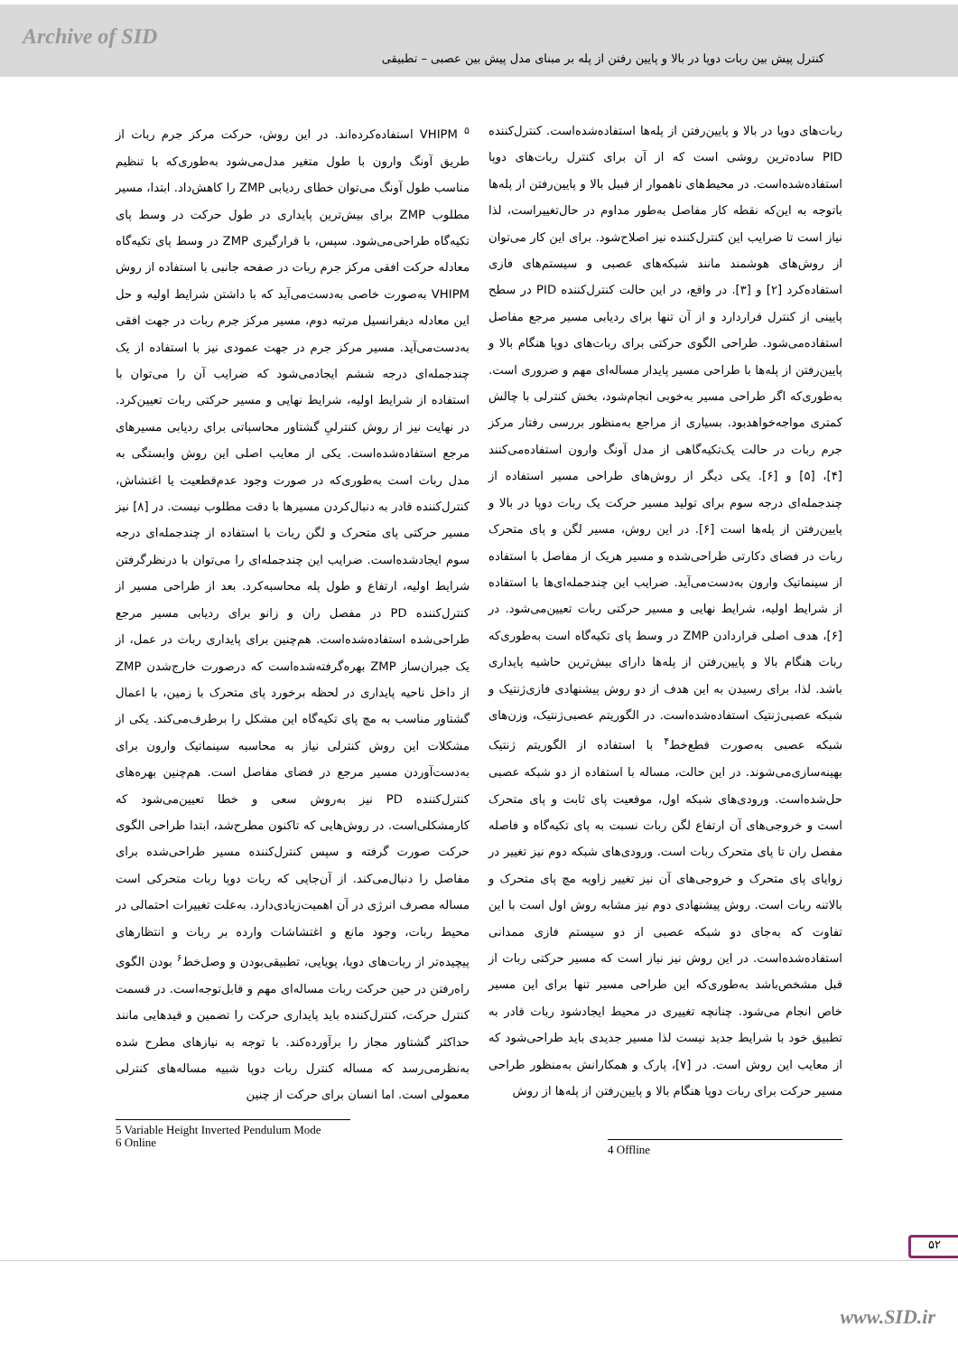Archive of SID
کنترل پیش بین ربات دوپا در بالا و پایین رفتن از پله بر مبنای مدل پیش بین عصبی – تطبیقی
ربات‌های دوپا در بالا و پایین‌رفتن از پله‌ها استفاده‌شده‌است. کنترل‌کننده PID ساده‌ترین روشی است که از آن برای کنترل ربات‌های دوپا استفاده‌شده‌است. در محیط‌های ناهموار از قبیل بالا و پایین‌رفتن از پله‌ها باتوجه به این‌که نقطه کار مفاصل به‌طور مداوم در حال‌تغییراست، لذا نیاز است تا ضرایب این کنترل‌کننده نیز اصلاح‌شود. برای این کار می‌توان از روش‌های هوشمند مانند شبکه‌های عصبی و سیستم‌های فازی استفاده‌کرد [۲] و [۳]. در واقع، در این حالت کنترل‌کننده PID در سطح پایینی از کنترل قراردارد و از آن تنها برای ردیابی مسیر مرجع مفاصل استفاده‌می‌شود. طراحی الگوی حرکتی برای ربات‌های دوپا هنگام بالا و پایین‌رفتن از پله‌ها با طراحی مسیر پایدار مساله‌ای مهم و ضروری است. به‌طوری‌که اگر طراحی مسیر به‌خوبی انجام‌شود، بخش کنترلی با چالش کمتری مواجه‌خواهدبود. بسیاری از مراجع به‌منظور بررسی رفتار مرکز جرم ربات در حالت یک‌تکیه‌گاهی از مدل آونگ وارون استفاده‌می‌کنند [۴]، [۵] و [۶]. یکی دیگر از روش‌های طراحی مسیر استفاده از چندجمله‌ای درجه سوم برای تولید مسیر حرکت یک ربات دوپا در بالا و پایین‌رفتن از پله‌ها است [۶]. در این روش، مسیر لگن و پای متحرک ربات در فضای دکارتی طراحی‌شده و مسیر هریک از مفاصل با استفاده از سینماتیک وارون به‌دست‌می‌آید. ضرایب این چندجمله‌ای‌ها با استفاده از شرایط اولیه، شرایط نهایی و مسیر حرکتی ربات تعیین‌می‌شود. در [۶]، هدف اصلی قراردادن ZMP در وسط پای تکیه‌گاه است به‌طوری‌که ربات هنگام بالا و پایین‌رفتن از پله‌ها دارای بیش‌ترین حاشیه پایداری باشد. لذا، برای رسیدن به این هدف از دو روش پیشنهادی فازی‌ژنتیک و شبکه عصبی‌ژنتیک استفاده‌شده‌است. در الگوریتم عصبی‌ژنتیک، وزن‌های شبکه عصبی به‌صورت قطع‌خط<sup>۴</sup> با استفاده از الگوریتم ژنتیک بهینه‌سازی‌می‌شوند. در این حالت، مساله با استفاده از دو شبکه عصبی حل‌شده‌است. ورودی‌های شبکه اول، موقعیت پای ثابت و پای متحرک است و خروجی‌های آن ارتفاع لگن ربات نسبت به پای تکیه‌گاه و فاصله مفصل ران تا پای متحرک ربات است. ورودی‌های شبکه دوم نیز تغییر در زوایای پای متحرک و خروجی‌های آن نیز تغییر زاویه مچ پای متحرک و بالاتنه ربات است. روش پیشنهادی دوم نیز مشابه روش اول است با این تفاوت که به‌جای دو شبکه عصبی از دو سیستم فازی ممدانی استفاده‌شده‌است. در این روش نیز نیاز است که مسیر حرکتی ربات از قبل مشخص‌باشد به‌طوری‌که این طراحی مسیر تنها برای این مسیر خاص انجام می‌شود. چنانچه تغییری در محیط ایجادشود ربات قادر به تطبیق خود با شرایط جدید نیست لذا مسیر جدیدی باید طراحی‌شود که از معایب این روش است. در [۷]، پارک و همکارانش به‌منظور طراحی مسیر حرکت برای ربات دوپا هنگام بالا و پایین‌رفتن از پله‌ها از روش
VHIPM <sup>۵</sup> استفاده‌کرده‌اند. در این روش، حرکت مرکز جرم ربات از طریق آونگ وارون با طول متغیر مدل‌می‌شود به‌طوری‌که با تنظیم مناسب طول آونگ می‌توان خطای ردیابی ZMP را کاهش‌داد. ابتدا، مسیر مطلوب ZMP برای بیش‌ترین پایداری در طول حرکت در وسط پای تکیه‌گاه طراحی‌می‌شود. سپس، با قرارگیری ZMP در وسط پای تکیه‌گاه معادله حرکت افقی مرکز جرم ربات در صفحه جانبی با استفاده از روش VHIPM به‌صورت خاصی به‌دست‌می‌آید که با داشتن شرایط اولیه و حل این معادله دیفرانسیل مرتبه دوم، مسیر مرکز جرم ربات در جهت افقی به‌دست‌می‌آید. مسیر مرکز جرم در جهت عمودی نیز با استفاده از یک چندجمله‌ای درجه ششم ایجادمی‌شود که ضرایب آن را می‌توان با استفاده از شرایط اولیه، شرایط نهایی و مسیر حرکتی ربات تعیین‌کرد. در نهایت نیز از روش کنترلیِ گشتاور محاسباتی برای ردیابی مسیرهای مرجع استفاده‌شده‌است. یکی از معایب اصلی این روش وابستگی به مدل ربات است به‌طوری‌که در صورت وجود عدم‌قطعیت یا اغتشاش، کنترل‌کننده قادر به دنبال‌کردن مسیرها با دقت مطلوب نیست. در [۸] نیز مسیر حرکتی پای متحرک و لگن ربات با استفاده از چندجمله‌ای درجه سوم ایجادشده‌است. ضرایب این چندجمله‌ای را می‌توان با درنظرگرفتن شرایط اولیه، ارتفاع و طول پله محاسبه‌کرد. بعد از طراحی مسیر از کنترل‌کننده PD در مفصل ران و زانو برای ردیابی مسیر مرجع طراحی‌شده استفاده‌شده‌است. هم‌چنین برای پایداری ربات در عمل، از یک جبران‌ساز ZMP بهره‌گرفته‌شده‌است که درصورت خارج‌شدن ZMP از داخل ناحیه پایداری در لحظه برخورد پای متحرک با زمین، با اعمال گشتاور مناسب به مچ پای تکیه‌گاه این مشکل را برطرف‌می‌کند. یکی از مشکلات این روش کنترلی نیاز به محاسبه سینماتیک وارون برای به‌دست‌آوردن مسیر مرجع در فضای مفاصل است. هم‌چنین بهره‌های کنترل‌کننده PD نیز به‌روش سعی و خطا تعیین‌می‌شود که کارمشکلی‌است. در روش‌هایی که تاکنون مطرح‌شد، ابتدا طراحی الگوی حرکت صورت گرفته و سپس کنترل‌کننده مسیر طراحی‌شده برای مفاصل را دنبال‌می‌کند. از آن‌جایی که ربات دوپا ربات متحرکی است مساله مصرف انرژی در آن اهمیت‌زیادی‌دارد. به‌علت تغییرات احتمالی در محیط ربات، وجود مانع و اغتشاشات وارده بر ربات و انتظارهای پیچیده‌تر از ربات‌های دوپا، پویایی، تطبیقی‌بودن و وصل‌خط<sup>۶</sup> بودن الگوی راه‌رفتن در حین حرکت ربات مساله‌ای مهم و قابل‌توجه‌است. در قسمت کنترل حرکت، کنترل‌کننده باید پایداری حرکت را تضمین و قیدهایی مانند حداکثر گشتاور مجاز را برآورده‌کند. با توجه به نیازهای مطرح شده به‌نظرمی‌رسد که مساله کنترل ربات دوپا شبیه مساله‌های کنترلی معمولی است. اما انسان برای حرکت از چنین
4 Offline
5 Variable Height Inverted Pendulum Mode
6 Online
۵۲
www.SID.ir